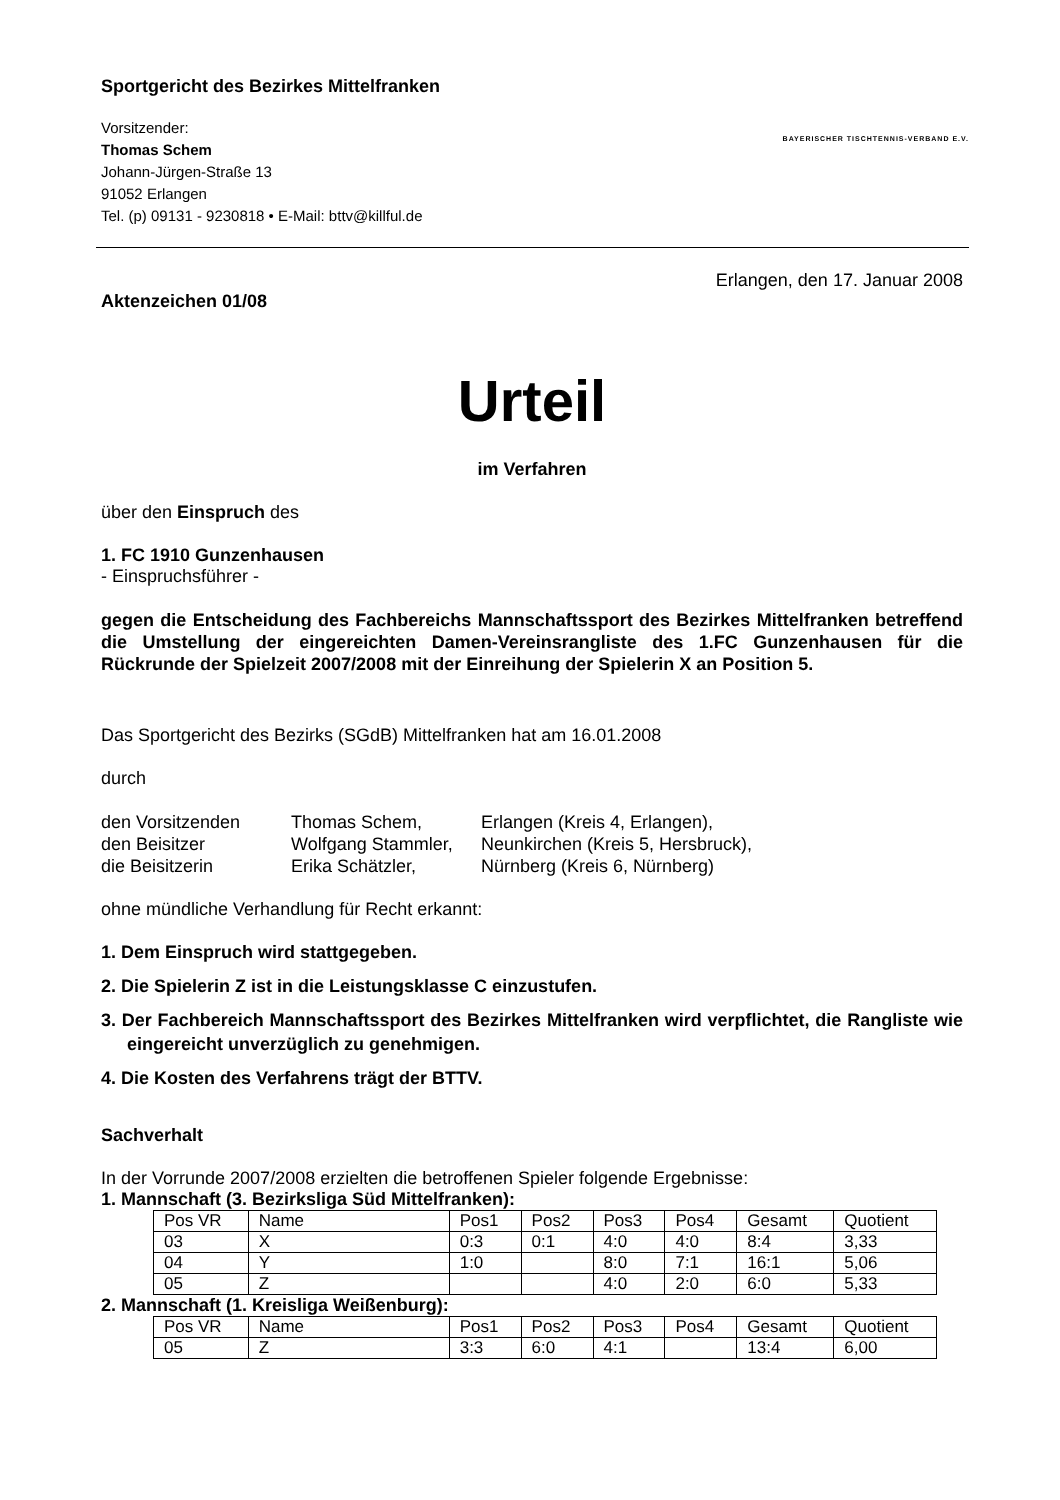Sportgericht des Bezirkes Mittelfranken
Vorsitzender:
Thomas Schem
Johann-Jürgen-Straße 13
91052 Erlangen
Tel. (p) 09131 - 9230818 • E-Mail: bttv@killful.de
BAYERISCHER TISCHTENNIS-VERBAND E.V.
Erlangen, den 17. Januar 2008
Aktenzeichen 01/08
Urteil
im Verfahren
über den Einspruch des
1. FC 1910 Gunzenhausen
- Einspruchsführer -
gegen die Entscheidung des Fachbereichs Mannschaftssport des Bezirkes Mittelfranken betreffend die Umstellung der eingereichten Damen-Vereinsrangliste des 1.FC Gunzenhausen für die Rückrunde der Spielzeit 2007/2008 mit der Einreihung der Spielerin X an Position 5.
Das Sportgericht des Bezirks (SGdB) Mittelfranken hat am 16.01.2008
durch
| den Vorsitzenden | Thomas Schem, | Erlangen (Kreis 4, Erlangen), |
| den Beisitzer | Wolfgang Stammler, | Neunkirchen (Kreis 5, Hersbruck), |
| die Beisitzerin | Erika Schätzler, | Nürnberg (Kreis 6, Nürnberg) |
ohne mündliche Verhandlung für Recht erkannt:
1. Dem Einspruch wird stattgegeben.
2. Die Spielerin Z ist in die Leistungsklasse C einzustufen.
3. Der Fachbereich Mannschaftssport des Bezirkes Mittelfranken wird verpflichtet, die Rangliste wie eingereicht unverzüglich zu genehmigen.
4. Die Kosten des Verfahrens trägt der BTTV.
Sachverhalt
In der Vorrunde 2007/2008 erzielten die betroffenen Spieler folgende Ergebnisse:
1. Mannschaft (3. Bezirksliga Süd Mittelfranken):
| Pos VR | Name | Pos1 | Pos2 | Pos3 | Pos4 | Gesamt | Quotient |
| 03 | X | 0:3 | 0:1 | 4:0 | 4:0 | 8:4 | 3,33 |
| 04 | Y | 1:0 | | 8:0 | 7:1 | 16:1 | 5,06 |
| 05 | Z | | | 4:0 | 2:0 | 6:0 | 5,33 |
2. Mannschaft (1. Kreisliga Weißenburg):
| Pos VR | Name | Pos1 | Pos2 | Pos3 | Pos4 | Gesamt | Quotient |
| 05 | Z | 3:3 | 6:0 | 4:1 | | 13:4 | 6,00 |